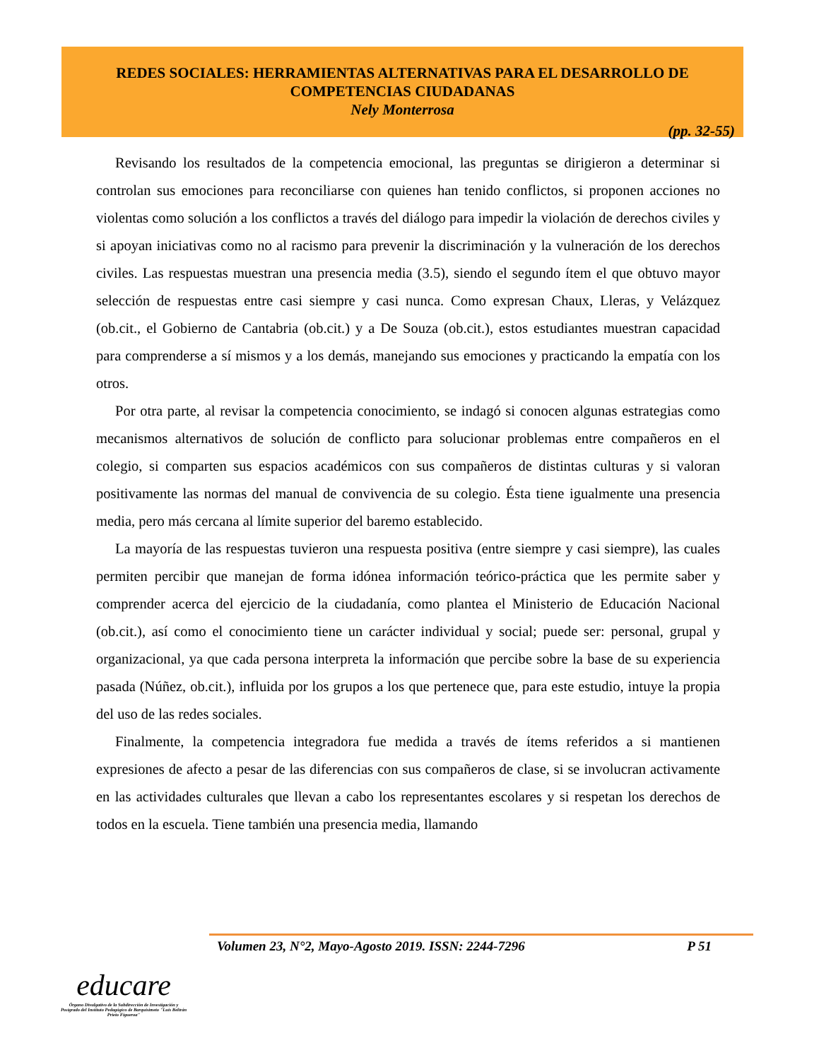REDES SOCIALES: HERRAMIENTAS ALTERNATIVAS PARA EL DESARROLLO DE COMPETENCIAS CIUDADANAS
Nely Monterrosa
(pp. 32-55)
Revisando los resultados de la competencia emocional, las preguntas se dirigieron a determinar si controlan sus emociones para reconciliarse con quienes han tenido conflictos, si proponen acciones no violentas como solución a los conflictos a través del diálogo para impedir la violación de derechos civiles y si apoyan iniciativas como no al racismo para prevenir la discriminación y la vulneración de los derechos civiles. Las respuestas muestran una presencia media (3.5), siendo el segundo ítem el que obtuvo mayor selección de respuestas entre casi siempre y casi nunca. Como expresan Chaux, Lleras, y Velázquez (ob.cit., el Gobierno de Cantabria (ob.cit.) y a De Souza (ob.cit.), estos estudiantes muestran capacidad para comprenderse a sí mismos y a los demás, manejando sus emociones y practicando la empatía con los otros.
Por otra parte, al revisar la competencia conocimiento, se indagó si conocen algunas estrategias como mecanismos alternativos de solución de conflicto para solucionar problemas entre compañeros en el colegio, si comparten sus espacios académicos con sus compañeros de distintas culturas y si valoran positivamente las normas del manual de convivencia de su colegio. Ésta tiene igualmente una presencia media, pero más cercana al límite superior del baremo establecido.
La mayoría de las respuestas tuvieron una respuesta positiva (entre siempre y casi siempre), las cuales permiten percibir que manejan de forma idónea información teórico-práctica que les permite saber y comprender acerca del ejercicio de la ciudadanía, como plantea el Ministerio de Educación Nacional (ob.cit.), así como el conocimiento tiene un carácter individual y social; puede ser: personal, grupal y organizacional, ya que cada persona interpreta la información que percibe sobre la base de su experiencia pasada (Núñez, ob.cit.), influida por los grupos a los que pertenece que, para este estudio, intuye la propia del uso de las redes sociales.
Finalmente, la competencia integradora fue medida a través de ítems referidos a si mantienen expresiones de afecto a pesar de las diferencias con sus compañeros de clase, si se involucran activamente en las actividades culturales que llevan a cabo los representantes escolares y si respetan los derechos de todos en la escuela. Tiene también una presencia media, llamando
Volumen 23, N°2, Mayo-Agosto 2019. ISSN: 2244-7296 P 51
educare
Órgano Divulgativo de la Subdirección de Investigación y Postgrado del Instituto Pedagógico de Barquisimeto "Luis Beltrán Prieto Figueroa"